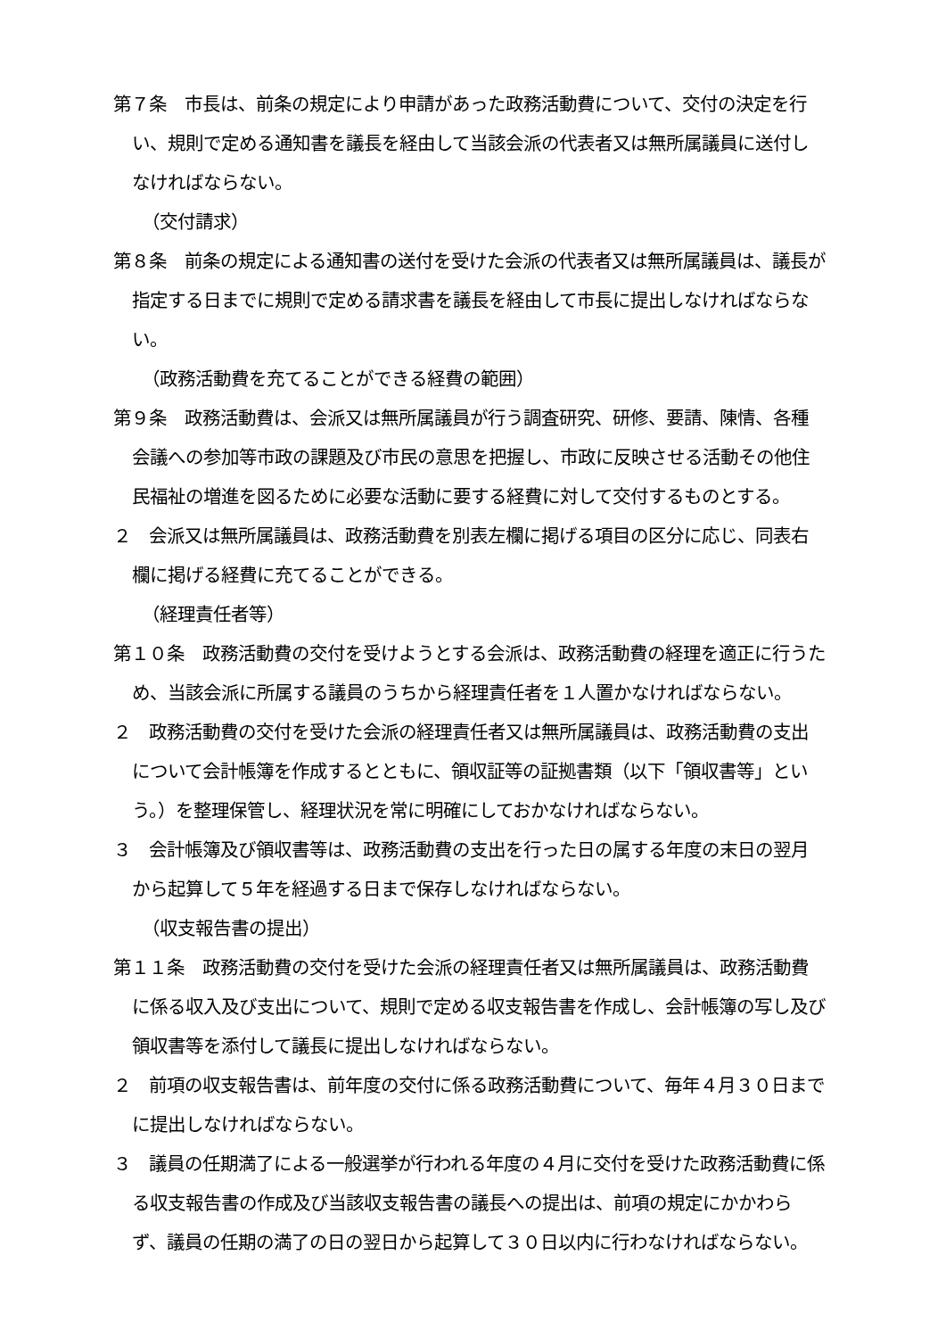第７条　市長は、前条の規定により申請があった政務活動費について、交付の決定を行い、規則で定める通知書を議長を経由して当該会派の代表者又は無所属議員に送付しなければならない。
（交付請求）
第８条　前条の規定による通知書の送付を受けた会派の代表者又は無所属議員は、議長が指定する日までに規則で定める請求書を議長を経由して市長に提出しなければならない。
（政務活動費を充てることができる経費の範囲）
第９条　政務活動費は、会派又は無所属議員が行う調査研究、研修、要請、陳情、各種会議への参加等市政の課題及び市民の意思を把握し、市政に反映させる活動その他住民福祉の増進を図るために必要な活動に要する経費に対して交付するものとする。
２　会派又は無所属議員は、政務活動費を別表左欄に掲げる項目の区分に応じ、同表右欄に掲げる経費に充てることができる。
（経理責任者等）
第１０条　政務活動費の交付を受けようとする会派は、政務活動費の経理を適正に行うため、当該会派に所属する議員のうちから経理責任者を１人置かなければならない。
２　政務活動費の交付を受けた会派の経理責任者又は無所属議員は、政務活動費の支出について会計帳簿を作成するとともに、領収証等の証拠書類（以下「領収書等」という。）を整理保管し、経理状況を常に明確にしておかなければならない。
３　会計帳簿及び領収書等は、政務活動費の支出を行った日の属する年度の末日の翌月から起算して５年を経過する日まで保存しなければならない。
（収支報告書の提出）
第１１条　政務活動費の交付を受けた会派の経理責任者又は無所属議員は、政務活動費に係る収入及び支出について、規則で定める収支報告書を作成し、会計帳簿の写し及び領収書等を添付して議長に提出しなければならない。
２　前項の収支報告書は、前年度の交付に係る政務活動費について、毎年４月３０日までに提出しなければならない。
３　議員の任期満了による一般選挙が行われる年度の４月に交付を受けた政務活動費に係る収支報告書の作成及び当該収支報告書の議長への提出は、前項の規定にかかわらず、議員の任期の満了の日の翌日から起算して３０日以内に行わなければならない。